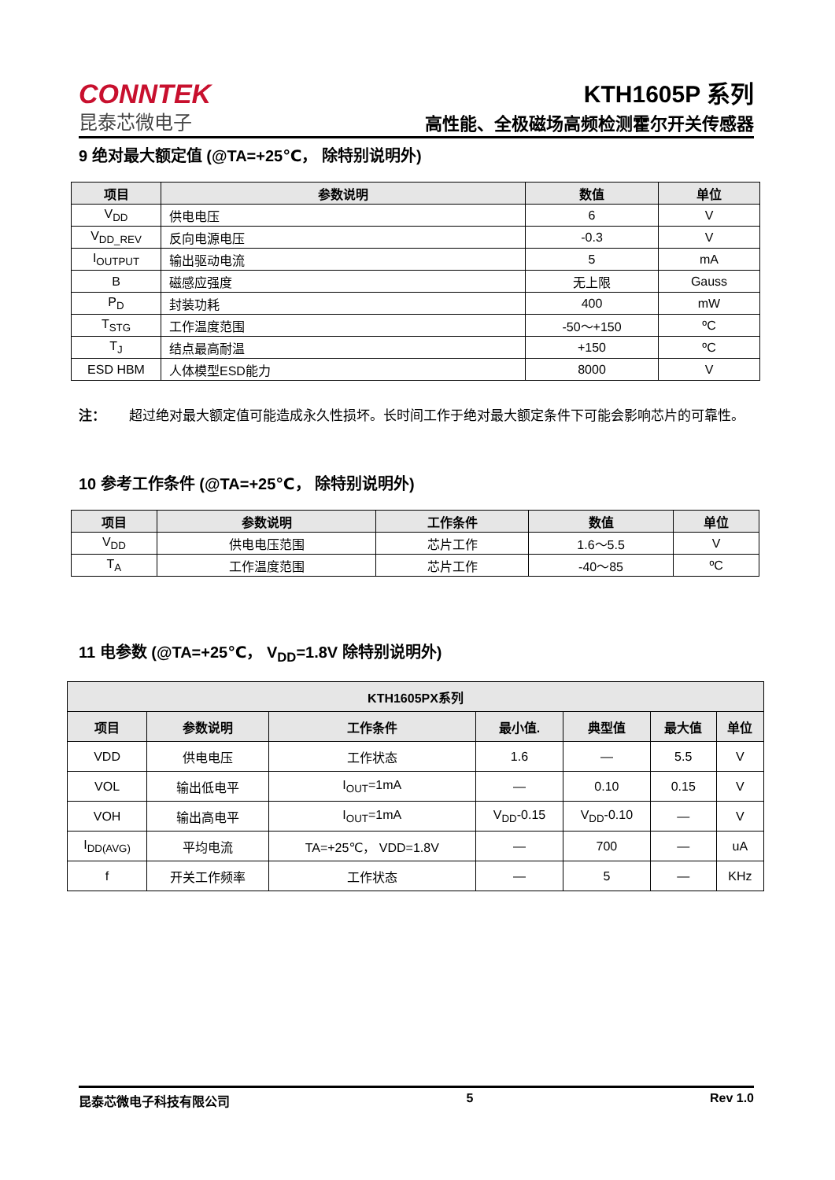CONNTEK
昆泰芯微电子
KTH1605P 系列
高性能、全极磁场高频检测霍尔开关传感器
9 绝对最大额定值 (@TA=+25℃， 除特别说明外)
| 项目 | 参数说明 | 数值 | 单位 |
| --- | --- | --- | --- |
| V<sub>DD</sub> | 供电电压 | 6 | V |
| V<sub>DD_REV</sub> | 反向电源电压 | -0.3 | V |
| I<sub>OUTPUT</sub> | 输出驱动电流 | 5 | mA |
| B | 磁感应强度 | 无上限 | Gauss |
| P<sub>D</sub> | 封装功耗 | 400 | mW |
| T<sub>STG</sub> | 工作温度范围 | -50～+150 | ºC |
| T<sub>J</sub> | 结点最高耐温 | +150 | ºC |
| ESD HBM | 人体模型ESD能力 | 8000 | V |
注： 超过绝对最大额定值可能造成永久性损坏。长时间工作于绝对最大额定条件下可能会影响芯片的可靠性。
10 参考工作条件 (@TA=+25℃， 除特别说明外)
| 项目 | 参数说明 | 工作条件 | 数值 | 单位 |
| --- | --- | --- | --- | --- |
| V<sub>DD</sub> | 供电电压范围 | 芯片工作 | 1.6～5.5 | V |
| T<sub>A</sub> | 工作温度范围 | 芯片工作 | -40～85 | ºC |
11 电参数 (@TA=+25℃， V<sub>DD</sub>=1.8V 除特别说明外)
| KTH1605PX系列 | | | | | | |
| --- | --- | --- | --- | --- | --- | --- |
| 项目 | 参数说明 | 工作条件 | 最小值. | 典型值 | 最大值 | 单位 |
| VDD | 供电电压 | 工作状态 | 1.6 | — | 5.5 | V |
| VOL | 输出低电平 | I<sub>OUT</sub>=1mA | — | 0.10 | 0.15 | V |
| VOH | 输出高电平 | I<sub>OUT</sub>=1mA | V<sub>DD</sub>-0.15 | V<sub>DD</sub>-0.10 | — | V |
| I<sub>DD(AVG)</sub> | 平均电流 | TA=+25℃， VDD=1.8V | — | 700 | — | uA |
| f | 开关工作频率 | 工作状态 | — | 5 | — | KHz |
昆泰芯微电子科技有限公司 5 Rev 1.0